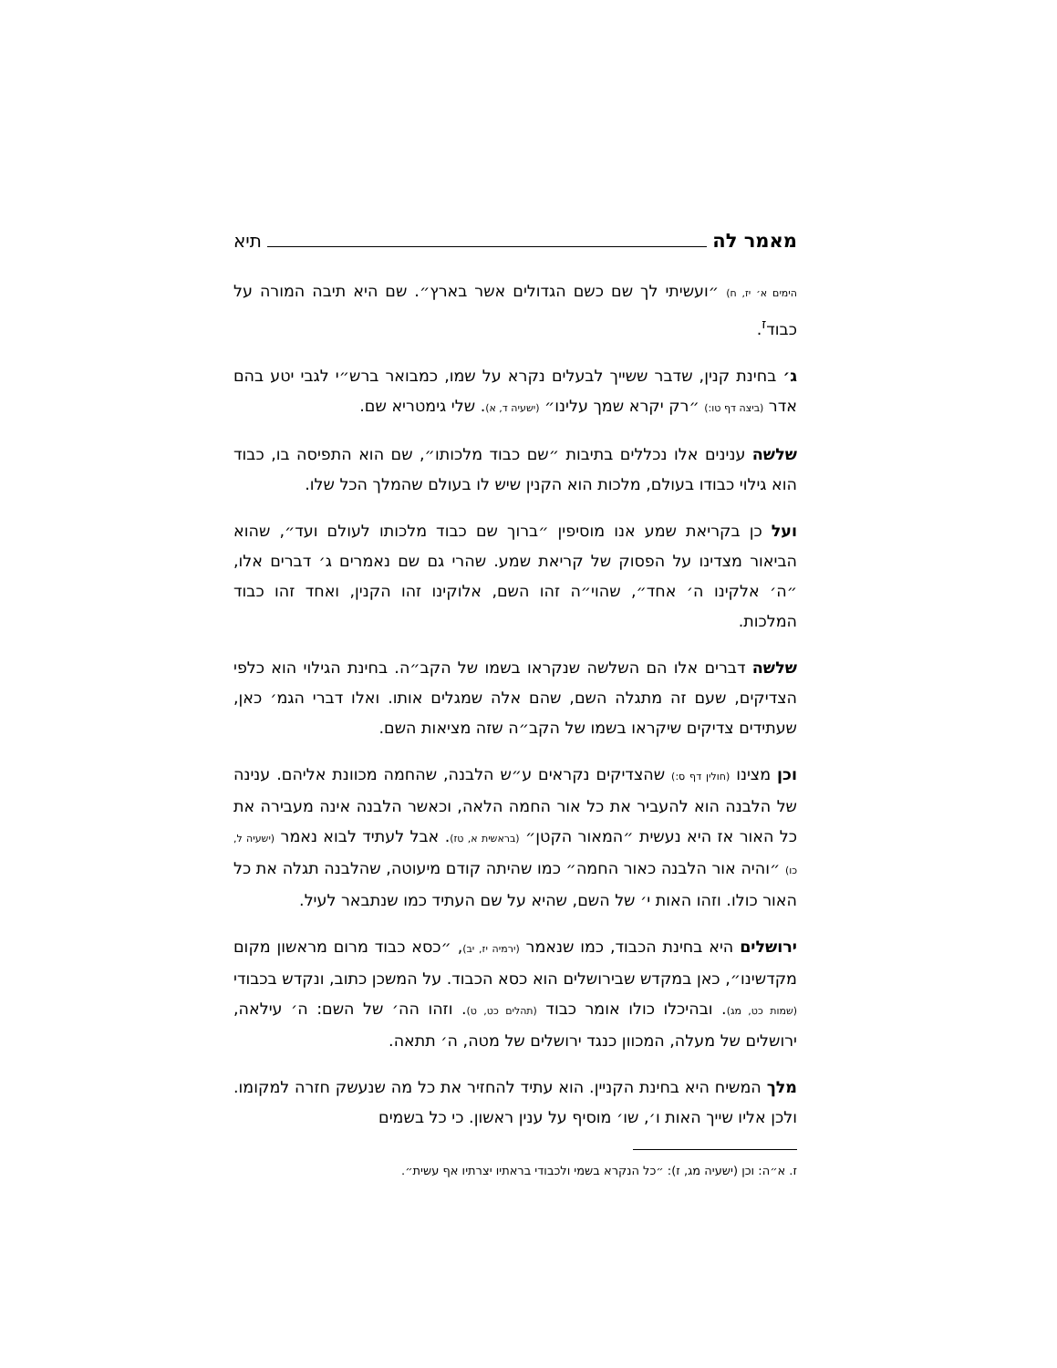מאמר לה תיא
הימים א׳ יז, ח) ״ועשיתי לך שם כשם הגדולים אשר בארץ״. שם היא תיבה המורה על כבוד<sup>ז</sup>.
ג׳ בחינת קנין, שדבר ששייך לבעלים נקרא על שמו, כמבואר ברש״י לגבי יטע בהם אדר (ביצה דף טו:) ״רק יקרא שמך עלינו״ (ישעיה ד, א). שלי גימטריא שם.
שלשה ענינים אלו נכללים בתיבות ״שם כבוד מלכותו״, שם הוא התפיסה בו, כבוד הוא גילוי כבודו בעולם, מלכות הוא הקנין שיש לו בעולם שהמלך הכל שלו.
ועל כן בקריאת שמע אנו מוסיפין ״ברוך שם כבוד מלכותו לעולם ועד״, שהוא הביאור מצדינו על הפסוק של קריאת שמע. שהרי גם שם נאמרים ג׳ דברים אלו, ״ה׳ אלקינו ה׳ אחד״, שהוי״ה זהו השם, אלוקינו זהו הקנין, ואחד זהו כבוד המלכות.
שלשה דברים אלו הם השלשה שנקראו בשמו של הקב״ה. בחינת הגילוי הוא כלפי הצדיקים, שעם זה מתגלה השם, שהם אלה שמגלים אותו. ואלו דברי הגמ׳ כאן, שעתידים צדיקים שיקראו בשמו של הקב״ה שזה מציאות השם.
וכן מצינו (חולין דף ס:) שהצדיקים נקראים ע״ש הלבנה, שהחמה מכוונת אליהם. ענינה של הלבנה הוא להעביר את כל אור החמה הלאה, וכאשר הלבנה אינה מעבירה את כל האור אז היא נעשית ״המאור הקטן״ (בראשית א, טז). אבל לעתיד לבוא נאמר (ישעיה ל, כו) ״והיה אור הלבנה כאור החמה״ כמו שהיתה קודם מיעוטה, שהלבנה תגלה את כל האור כולו. וזהו האות י׳ של השם, שהיא על שם העתיד כמו שנתבאר לעיל.
ירושלים היא בחינת הכבוד, כמו שנאמר (ירמיה יז, יב), ״כסא כבוד מרום מראשון מקום מקדשינו״, כאן במקדש שבירושלים הוא כסא הכבוד. על המשכן כתוב, ונקדש בכבודי (שמות כט, מג). ובהיכלו כולו אומר כבוד (תהלים כט, ט). וזהו הה׳ של השם: ה׳ עילאה, ירושלים של מעלה, המכוון כנגד ירושלים של מטה, ה׳ תתאה.
מלך המשיח היא בחינת הקניין. הוא עתיד להחזיר את כל מה שנעשק חזרה למקומו. ולכן אליו שייך האות ו׳, שו׳ מוסיף על ענין ראשון. כי כל בשמים
ז. א״ה: וכן (ישעיה מג, ז): ״כל הנקרא בשמי ולכבודי בראתיו יצרתיו אף עשית״.